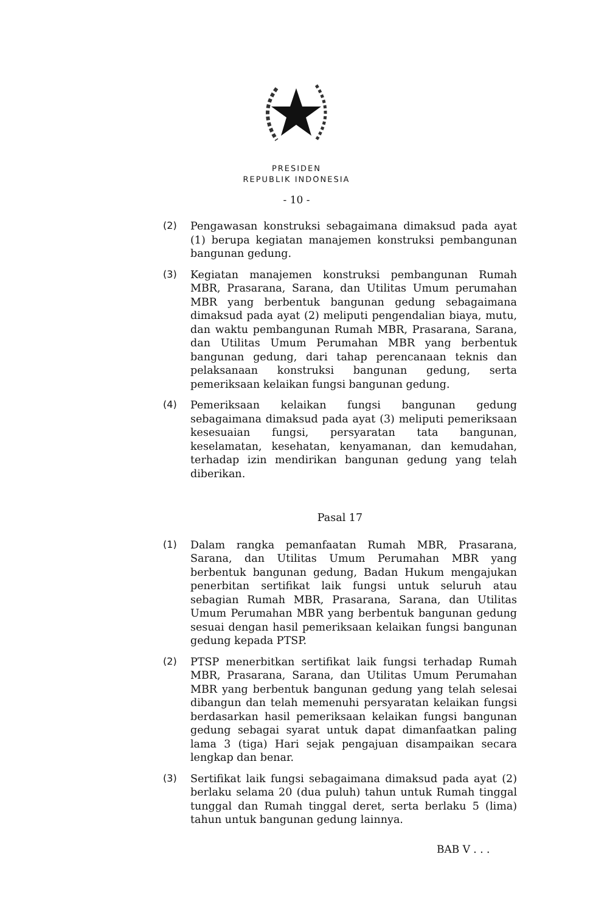PRESIDEN
REPUBLIK INDONESIA
- 10 -
(2) Pengawasan konstruksi sebagaimana dimaksud pada ayat (1) berupa kegiatan manajemen konstruksi pembangunan bangunan gedung.
(3) Kegiatan manajemen konstruksi pembangunan Rumah MBR, Prasarana, Sarana, dan Utilitas Umum perumahan MBR yang berbentuk bangunan gedung sebagaimana dimaksud pada ayat (2) meliputi pengendalian biaya, mutu, dan waktu pembangunan Rumah MBR, Prasarana, Sarana, dan Utilitas Umum Perumahan MBR yang berbentuk bangunan gedung, dari tahap perencanaan teknis dan pelaksanaan konstruksi bangunan gedung, serta pemeriksaan kelaikan fungsi bangunan gedung.
(4) Pemeriksaan kelaikan fungsi bangunan gedung sebagaimana dimaksud pada ayat (3) meliputi pemeriksaan kesesuaian fungsi, persyaratan tata bangunan, keselamatan, kesehatan, kenyamanan, dan kemudahan, terhadap izin mendirikan bangunan gedung yang telah diberikan.
Pasal 17
(1) Dalam rangka pemanfaatan Rumah MBR, Prasarana, Sarana, dan Utilitas Umum Perumahan MBR yang berbentuk bangunan gedung, Badan Hukum mengajukan penerbitan sertifikat laik fungsi untuk seluruh atau sebagian Rumah MBR, Prasarana, Sarana, dan Utilitas Umum Perumahan MBR yang berbentuk bangunan gedung sesuai dengan hasil pemeriksaan kelaikan fungsi bangunan gedung kepada PTSP.
(2) PTSP menerbitkan sertifikat laik fungsi terhadap Rumah MBR, Prasarana, Sarana, dan Utilitas Umum Perumahan MBR yang berbentuk bangunan gedung yang telah selesai dibangun dan telah memenuhi persyaratan kelaikan fungsi berdasarkan hasil pemeriksaan kelaikan fungsi bangunan gedung sebagai syarat untuk dapat dimanfaatkan paling lama 3 (tiga) Hari sejak pengajuan disampaikan secara lengkap dan benar.
(3) Sertifikat laik fungsi sebagaimana dimaksud pada ayat (2) berlaku selama 20 (dua puluh) tahun untuk Rumah tinggal tunggal dan Rumah tinggal deret, serta berlaku 5 (lima) tahun untuk bangunan gedung lainnya.
BAB V . . .